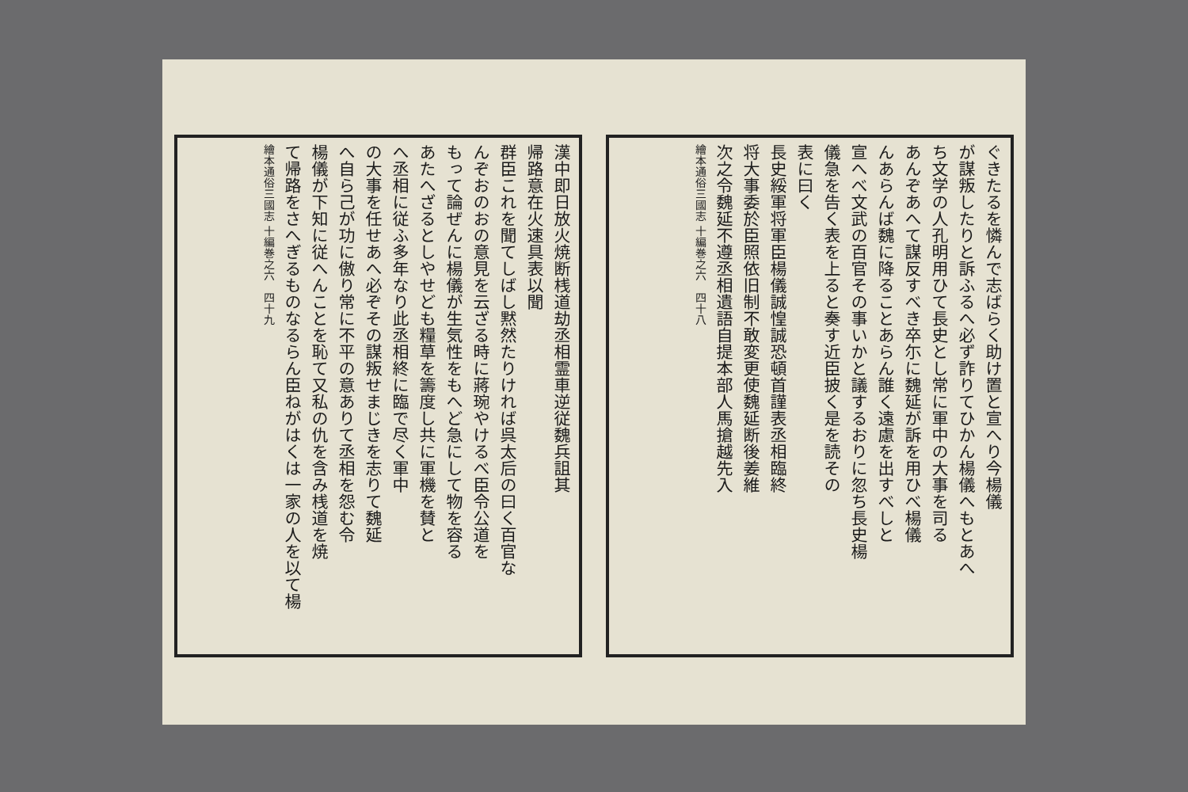漢中即日放火焼断桟道劫丞相霊車逆従魏兵詛其
帰路意在火速具表以聞
群臣これを聞てしばし黙然たりければ呉太后の曰く百官な
んぞおのおの意見を云ざる時に蔣琬やけるべ臣令公道を
もって論ぜんに楊儀が生気性をもへど急にして物を容る
あたへざるとしやせども糧草を籌度し共に軍機を賛と
へ丞相に従ふ多年なり此丞相終に臨で尽く軍中
の大事を任せあへ必ぞその謀叛せまじきを志りて魏延
へ自ら己が功に傲り常に不平の意ありて丞相を怨む令
楊儀が下知に従へんことを恥て又私の仇を含み桟道を焼
て帰路をさへぎるものなるらん臣ねがはくは一家の人を以て楊
繪本通俗三國志 十編巻之六　四十九
ぐきたるを憐んで志ばらく助け置と宣へり今楊儀
が謀叛したりと訴ふるへ必ず詐りてひかん楊儀へもとあへ
ち文学の人孔明用ひて長史とし常に軍中の大事を司る
あんぞあへて謀反すべき卒尓に魏延が訴を用ひべ楊儀
んあらんば魏に降ることあらん誰く遠慮を出すべしと
宣へべ文武の百官その事いかと議するおりに忽ち長史楊
儀急を告く表を上ると奏す近臣披く是を読その
表に曰く
長史綏軍将軍臣楊儀誠惶誠恐頓首謹表丞相臨終
将大事委於臣照依旧制不敢変更使魏延断後姜維
次之令魏延不遵丞相遺語自提本部人馬搶越先入
繪本通俗三國志 十編巻之六　四十八